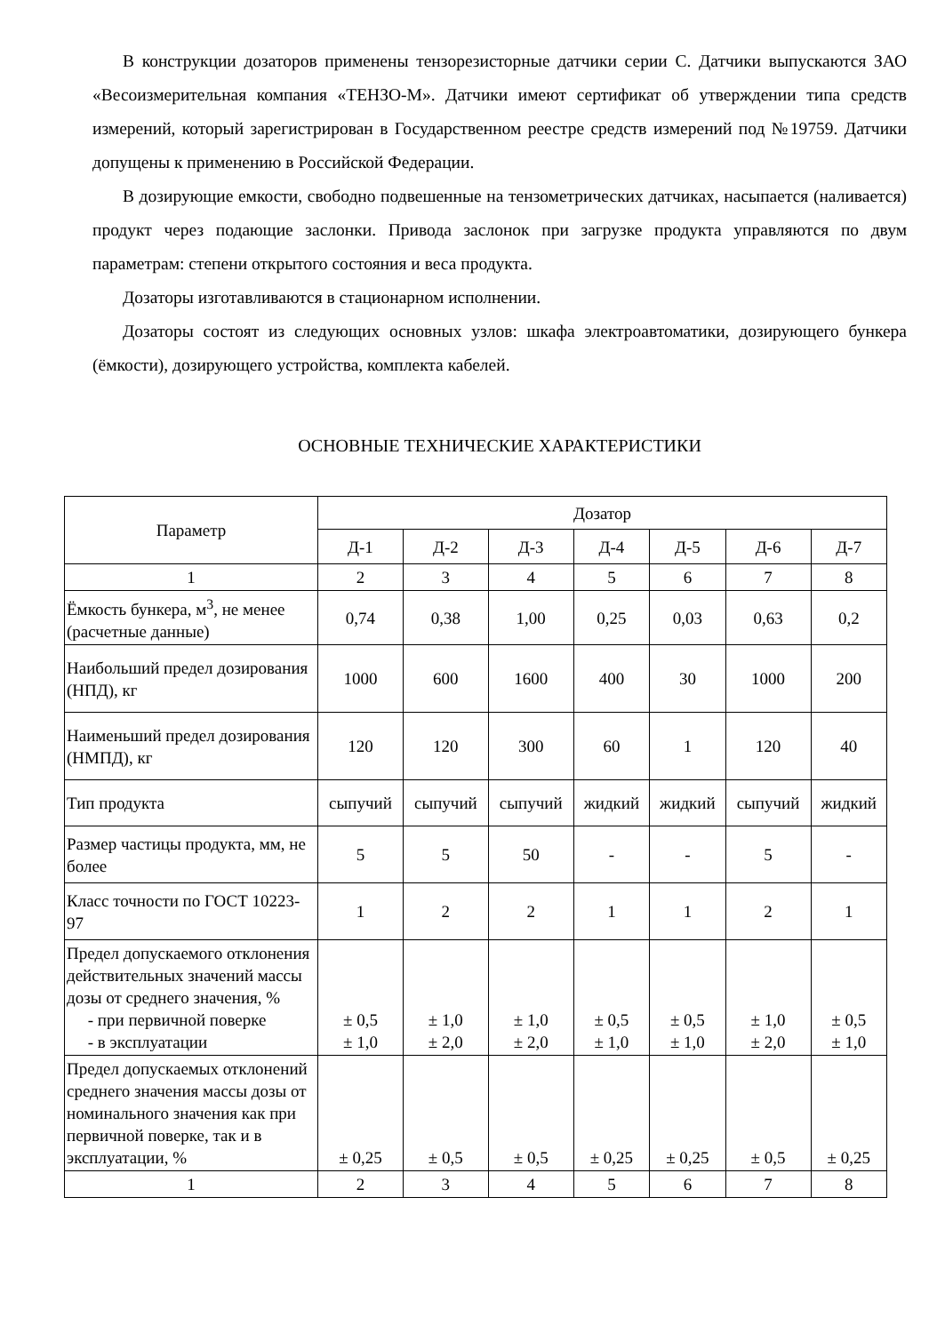В конструкции дозаторов применены тензорезисторные датчики серии С. Датчики выпускаются ЗАО «Весоизмерительная компания «ТЕНЗО-М». Датчики имеют сертификат об утверждении типа средств измерений, который зарегистрирован в Государственном реестре средств измерений под №19759. Датчики допущены к применению в Российской Федерации.
В дозирующие емкости, свободно подвешенные на тензометрических датчиках, насыпается (наливается) продукт через подающие заслонки. Привода заслонок при загрузке продукта управляются по двум параметрам: степени открытого состояния и веса продукта.
Дозаторы изготавливаются в стационарном исполнении.
Дозаторы состоят из следующих основных узлов: шкафа электроавтоматики, дозирующего бункера (ёмкости), дозирующего устройства, комплекта кабелей.
ОСНОВНЫЕ ТЕХНИЧЕСКИЕ ХАРАКТЕРИСТИКИ
| Параметр | Дозатор | | | | | | |
| --- | --- | --- | --- | --- | --- | --- | --- |
| | Д-1 | Д-2 | Д-3 | Д-4 | Д-5 | Д-6 | Д-7 |
| 1 | 2 | 3 | 4 | 5 | 6 | 7 | 8 |
| Ёмкость бункера, м<sup>3</sup>, не менее (расчетные данные) | 0,74 | 0,38 | 1,00 | 0,25 | 0,03 | 0,63 | 0,2 |
| Наибольший предел дозирования (НПД), кг | 1000 | 600 | 1600 | 400 | 30 | 1000 | 200 |
| Наименьший предел дозирования (НМПД), кг | 120 | 120 | 300 | 60 | 1 | 120 | 40 |
| Тип продукта | сыпучий | сыпучий | сыпучий | жидкий | жидкий | сыпучий | жидкий |
| Размер частицы продукта, мм, не более | 5 | 5 | 50 | - | - | 5 | - |
| Класс точности по ГОСТ 10223-97 | 1 | 2 | 2 | 1 | 1 | 2 | 1 |
| Предел допускаемого отклонения действительных значений массы дозы от среднего значения, % - при первичной поверке - в эксплуатации | ± 0,5 ± 1,0 | ± 1,0 ± 2,0 | ± 1,0 ± 2,0 | ± 0,5 ± 1,0 | ± 0,5 ± 1,0 | ± 1,0 ± 2,0 | ± 0,5 ± 1,0 |
| Предел допускаемых отклонений среднего значения массы дозы от номинального значения как при первичной поверке, так и в эксплуатации, % | ± 0,25 | ± 0,5 | ± 0,5 | ± 0,25 | ± 0,25 | ± 0,5 | ± 0,25 |
| 1 | 2 | 3 | 4 | 5 | 6 | 7 | 8 |